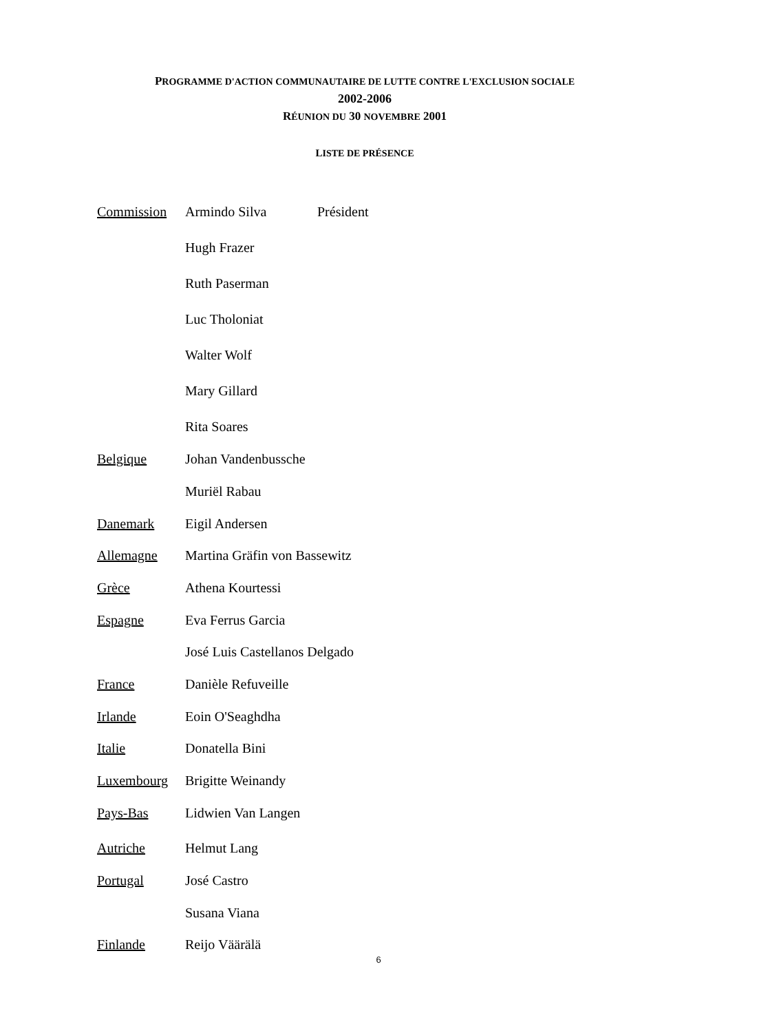PROGRAMME D'ACTION COMMUNAUTAIRE DE LUTTE CONTRE L'EXCLUSION SOCIALE
2002-2006
RÉUNION DU 30 NOVEMBRE 2001
LISTE DE PRÉSENCE
| Commission | Armindo Silva | Président |
| | Hugh Frazer | |
| | Ruth Paserman | |
| | Luc Tholoniat | |
| | Walter Wolf | |
| | Mary Gillard | |
| | Rita Soares | |
| Belgique | Johan Vandenbussche | |
| | Muriël Rabau | |
| Danemark | Eigil Andersen | |
| Allemagne | Martina Gräfin von Bassewitz | |
| Grèce | Athena Kourtessi | |
| Espagne | Eva Ferrus Garcia | |
| | José Luis Castellanos Delgado | |
| France | Danièle Refuveille | |
| Irlande | Eoin O'Seaghdha | |
| Italie | Donatella Bini | |
| Luxembourg | Brigitte Weinandy | |
| Pays-Bas | Lidwien Van Langen | |
| Autriche | Helmut Lang | |
| Portugal | José Castro | |
| | Susana Viana | |
| Finlande | Reijo Väärälä | |
6